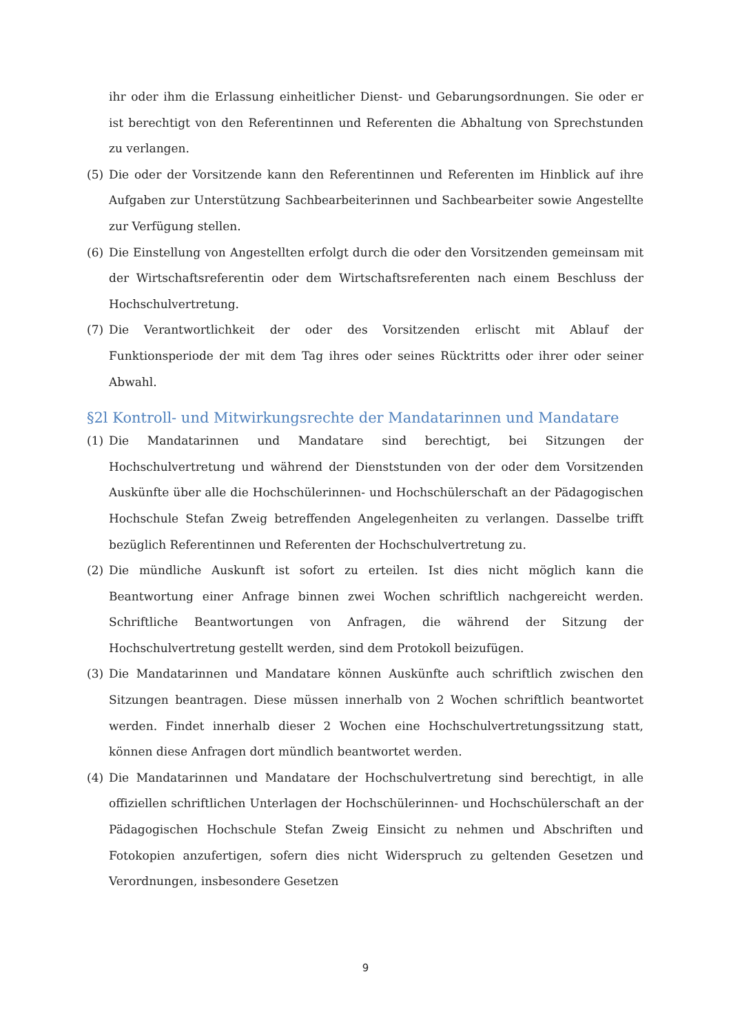ihr oder ihm die Erlassung einheitlicher Dienst- und Gebarungsordnungen. Sie oder er ist berechtigt von den Referentinnen und Referenten die Abhaltung von Sprechstunden zu verlangen.
(5) Die oder der Vorsitzende kann den Referentinnen und Referenten im Hinblick auf ihre Aufgaben zur Unterstützung Sachbearbeiterinnen und Sachbearbeiter sowie Angestellte zur Verfügung stellen.
(6) Die Einstellung von Angestellten erfolgt durch die oder den Vorsitzenden gemeinsam mit der Wirtschaftsreferentin oder dem Wirtschaftsreferenten nach einem Beschluss der Hochschulvertretung.
(7) Die Verantwortlichkeit der oder des Vorsitzenden erlischt mit Ablauf der Funktionsperiode der mit dem Tag ihres oder seines Rücktritts oder ihrer oder seiner Abwahl.
§2l Kontroll- und Mitwirkungsrechte der Mandatarinnen und Mandatare
(1) Die Mandatarinnen und Mandatare sind berechtigt, bei Sitzungen der Hochschulvertretung und während der Dienststunden von der oder dem Vorsitzenden Auskünfte über alle die Hochschülerinnen- und Hochschülerschaft an der Pädagogischen Hochschule Stefan Zweig betreffenden Angelegenheiten zu verlangen. Dasselbe trifft bezüglich Referentinnen und Referenten der Hochschulvertretung zu.
(2) Die mündliche Auskunft ist sofort zu erteilen. Ist dies nicht möglich kann die Beantwortung einer Anfrage binnen zwei Wochen schriftlich nachgereicht werden. Schriftliche Beantwortungen von Anfragen, die während der Sitzung der Hochschulvertretung gestellt werden, sind dem Protokoll beizufügen.
(3) Die Mandatarinnen und Mandatare können Auskünfte auch schriftlich zwischen den Sitzungen beantragen. Diese müssen innerhalb von 2 Wochen schriftlich beantwortet werden. Findet innerhalb dieser 2 Wochen eine Hochschulvertretungssitzung statt, können diese Anfragen dort mündlich beantwortet werden.
(4) Die Mandatarinnen und Mandatare der Hochschulvertretung sind berechtigt, in alle offiziellen schriftlichen Unterlagen der Hochschülerinnen- und Hochschülerschaft an der Pädagogischen Hochschule Stefan Zweig Einsicht zu nehmen und Abschriften und Fotokopien anzufertigen, sofern dies nicht Widerspruch zu geltenden Gesetzen und Verordnungen, insbesondere Gesetzen
9